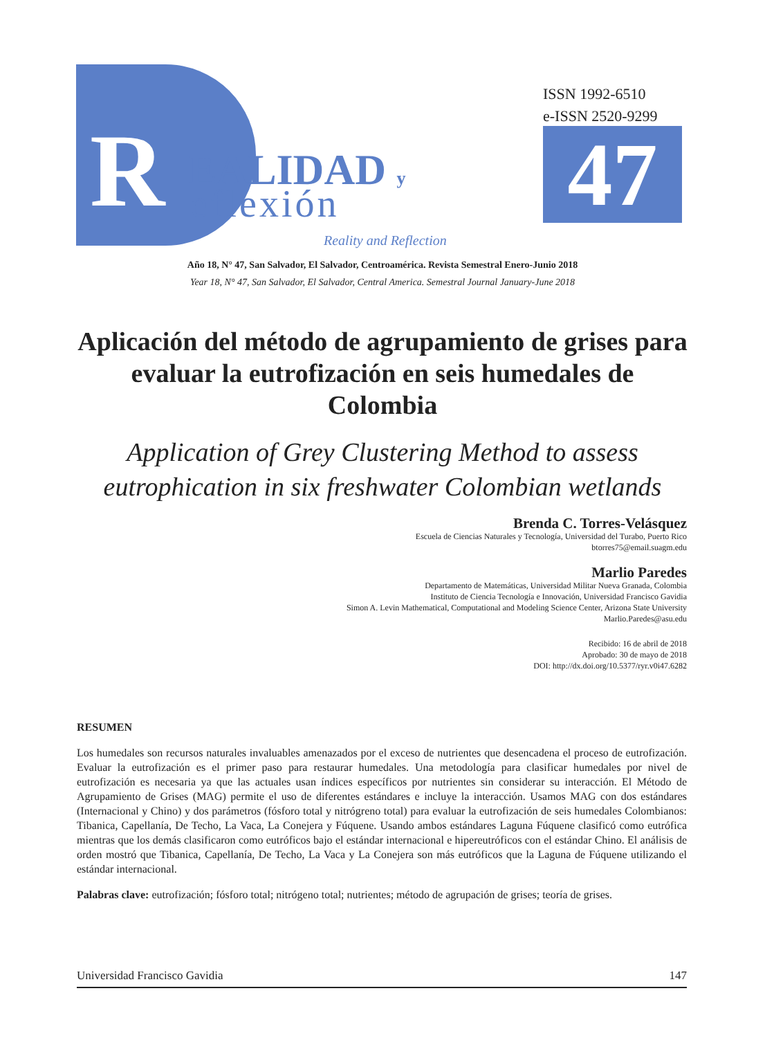R EALIDAD y
eflexión
Reality and Reflection
ISSN 1992-6510
e-ISSN 2520-9299
47
Año 18, N° 47, San Salvador, El Salvador, Centroamérica. Revista Semestral Enero-Junio 2018
Year 18, N° 47, San Salvador, El Salvador, Central America. Semestral Journal January-June 2018
Aplicación del método de agrupamiento de grises para evaluar la eutrofización en seis humedales de Colombia
Application of Grey Clustering Method to assess eutrophication in six freshwater Colombian wetlands
Brenda C. Torres-Velásquez
Escuela de Ciencias Naturales y Tecnología, Universidad del Turabo, Puerto Rico
btorres75@email.suagm.edu
Marlio Paredes
Departamento de Matemáticas, Universidad Militar Nueva Granada, Colombia
Instituto de Ciencia Tecnología e Innovación, Universidad Francisco Gavidia
Simon A. Levin Mathematical, Computational and Modeling Science Center, Arizona State University
Marlio.Paredes@asu.edu
Recibido: 16 de abril de 2018
Aprobado: 30 de mayo de 2018
DOI: http://dx.doi.org/10.5377/ryr.v0i47.6282
RESUMEN
Los humedales son recursos naturales invaluables amenazados por el exceso de nutrientes que desencadena el proceso de eutrofización. Evaluar la eutrofización es el primer paso para restaurar humedales. Una metodología para clasificar humedales por nivel de eutrofización es necesaria ya que las actuales usan índices específicos por nutrientes sin considerar su interacción. El Método de Agrupamiento de Grises (MAG) permite el uso de diferentes estándares e incluye la interacción. Usamos MAG con dos estándares (Internacional y Chino) y dos parámetros (fósforo total y nitrógreno total) para evaluar la eutrofización de seis humedales Colombianos: Tibanica, Capellanía, De Techo, La Vaca, La Conejera y Fúquene. Usando ambos estándares Laguna Fúquene clasificó como eutrófica mientras que los demás clasificaron como eutróficos bajo el estándar internacional e hipereutróficos con el estándar Chino. El análisis de orden mostró que Tibanica, Capellanía, De Techo, La Vaca y La Conejera son más eutróficos que la Laguna de Fúquene utilizando el estándar internacional.
Palabras clave: eutrofización; fósforo total; nitrógeno total; nutrientes; método de agrupación de grises; teoría de grises.
Universidad Francisco Gavidia 147